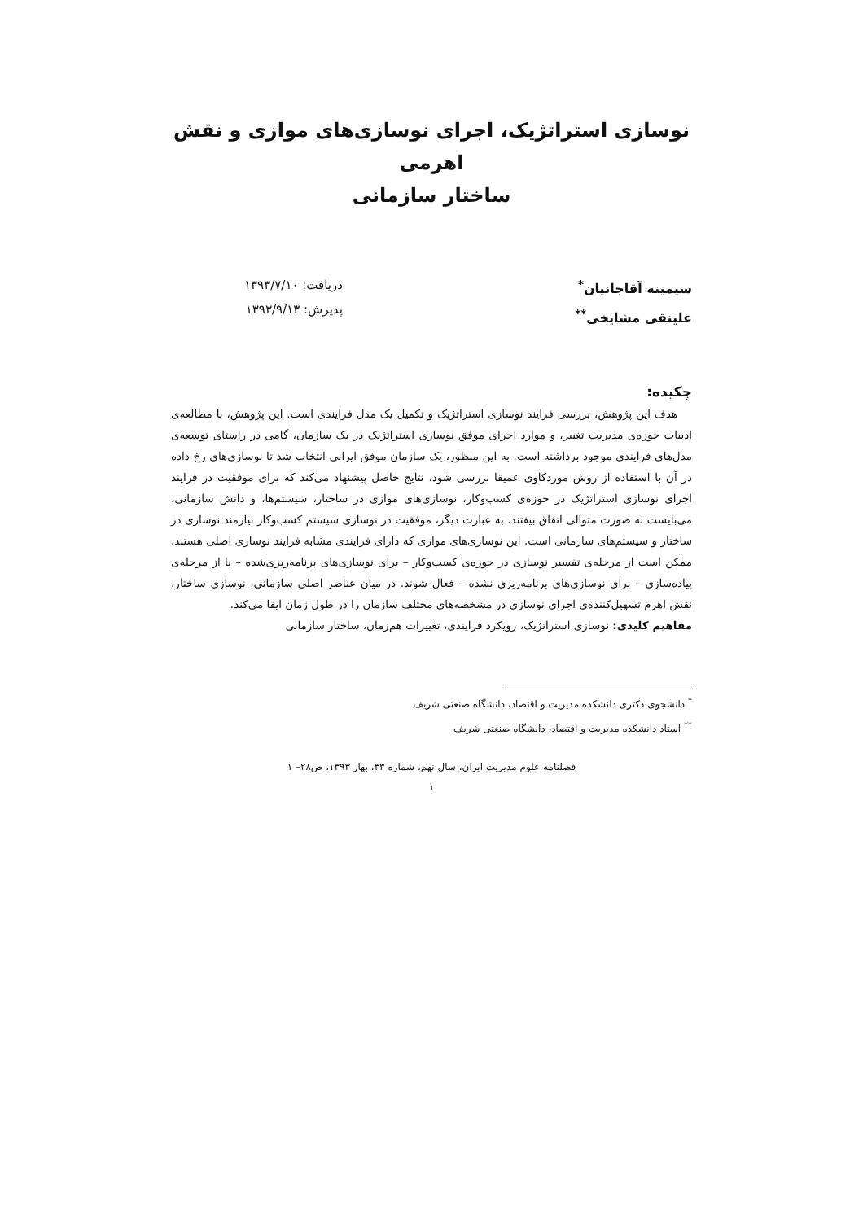نوسازی استراتژیک، اجرای نوسازی‌های موازی و نقش اهرمی
ساختار سازمانی
سیمینه آقاجانیان<sup>*</sup>
علینقی مشایخی<sup>**</sup>
دریافت: ۱۳۹۳/۷/۱۰
پذیرش: ۱۳۹۳/۹/۱۳
چکیده:
هدف این پژوهش، بررسی فرایند نوسازی استراتژیک و تکمیل یک مدل فرایندی است. این پژوهش، با مطالعه‌ی ادبیات حوزه‌ی مدیریت تغییر، و موارد اجرای موفق نوسازی استراتژیک در یک سازمان، گامی در راستای توسعه‌ی مدل‌های فرایندی موجود برداشته است. به این منظور، یک سازمان موفق ایرانی انتخاب شد تا نوسازی‌های رخ داده در آن با استفاده از روش موردکاوی عمیقا بررسی شود. نتایج حاصل پیشنهاد می‌کند که برای موفقیت در فرایند اجرای نوسازی استراتژیک در حوزه‌ی کسب‌وکار، نوسازی‌های موازی در ساختار، سیستم‌ها، و دانش سازمانی، می‌بایست به صورت متوالی اتفاق بیفتند. به عبارت دیگر، موفقیت در نوسازی سیستم کسب‌وکار نیازمند نوسازی در ساختار و سیستم‌های سازمانی است. این نوسازی‌های موازی که دارای فرایندی مشابه فرایند نوسازی اصلی هستند، ممکن است از مرحله‌ی تفسیر نوسازی در حوزه‌ی کسب‌وکار – برای نوسازی‌های برنامه‌ریزی‌شده – یا از مرحله‌ی پیاده‌سازی – برای نوسازی‌های برنامه‌ریزی نشده – فعال شوند. در میان عناصر اصلی سازمانی، نوسازی ساختار، نقش اهرم تسهیل‌کننده‌ی اجرای نوسازی در مشخصه‌های مختلف سازمان را در طول زمان ایفا می‌کند.
مفاهیم کلیدی: نوسازی استراتژیک، رویکرد فرایندی، تغییرات هم‌زمان، ساختار سازمانی
<sup>*</sup> دانشجوی دکتری دانشکده مدیریت و اقتصاد، دانشگاه صنعتی شریف
<sup>**</sup> استاد دانشکده مدیریت و اقتصاد، دانشگاه صنعتی شریف
فصلنامه علوم مدیریت ایران، سال نهم، شماره ۳۳، بهار ۱۳۹۳، ص۲۸– ۱
۱